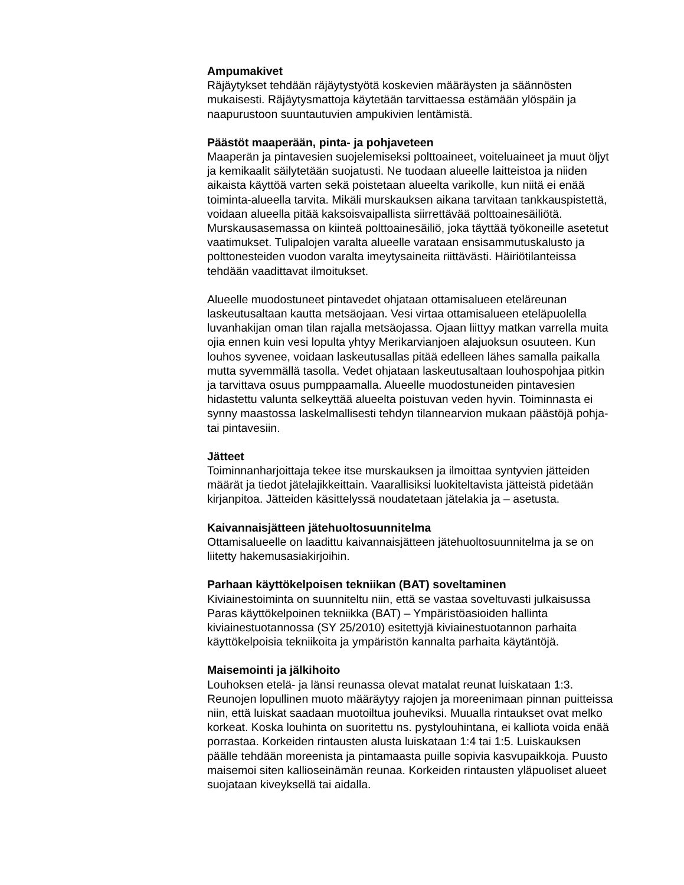Ampumakivet
Räjäytykset tehdään räjäytystyötä koskevien määräysten ja säännösten mukaisesti. Räjäytysmattoja käytetään tarvittaessa estämään ylöspäin ja naapurustoon suuntautuvien ampukivien lentämistä.
Päästöt maaperään, pinta- ja pohjaveteen
Maaperän ja pintavesien suojelemiseksi polttoaineet, voiteluaineet ja muut öljyt ja kemikaalit säilytetään suojatusti. Ne tuodaan alueelle laitteistoa ja niiden aikaista käyttöä varten sekä poistetaan alueelta varikolle, kun niitä ei enää toiminta-alueella tarvita. Mikäli murskauksen aikana tarvitaan tankkauspistettä, voidaan alueella pitää kaksoisvaipallista siirrettävää polttoainesäiliötä. Murskausasemassa on kiinteä polttoainesäiliö, joka täyttää työkoneille asetetut vaatimukset. Tulipalojen varalta alueelle varataan ensisammutuskalusto ja polttonesteiden vuodon varalta imeytysaineita riittävästi. Häiriötilanteissa tehdään vaadittavat ilmoitukset.
Alueelle muodostuneet pintavedet ohjataan ottamisalueen eteläreunan laskeutusaltaan kautta metsäojaan. Vesi virtaa ottamisalueen eteläpuolella luvanhakijan oman tilan rajalla metsäojassa. Ojaan liittyy matkan varrella muita ojia ennen kuin vesi lopulta yhtyy Merikarvianjoen alajuoksun osuuteen. Kun louhos syvenee, voidaan laskeutusallas pitää edelleen lähes samalla paikalla mutta syvemmällä tasolla. Vedet ohjataan laskeutusaltaan louhospohjaa pitkin ja tarvittava osuus pumppaamalla. Alueelle muodostuneiden pintavesien hidastettu valunta selkeyttää alueelta poistuvan veden hyvin. Toiminnasta ei synny maastossa laskelmallisesti tehdyn tilannearvion mukaan päästöjä pohja- tai pintavesiin.
Jätteet
Toiminnanharjoittaja tekee itse murskauksen ja ilmoittaa syntyvien jätteiden määrät ja tiedot jätelajikkeittain. Vaarallisiksi luokiteltavista jätteistä pidetään kirjanpitoa. Jätteiden käsittelyssä noudatetaan jätelakia ja – asetusta.
Kaivannaisjätteen jätehuoltosuunnitelma
Ottamisalueelle on laadittu kaivannaisjätteen jätehuoltosuunnitelma ja se on liitetty hakemusasiakirjoihin.
Parhaan käyttökelpoisen tekniikan (BAT) soveltaminen
Kiviainestoiminta on suunniteltu niin, että se vastaa soveltuvasti julkaisussa Paras käyttökelpoinen tekniikka (BAT) – Ympäristöasioiden hallinta kiviainestuotannossa (SY 25/2010) esitettyjä kiviainestuotannon parhaita käyttökelpoisia tekniikoita ja ympäristön kannalta parhaita käytäntöjä.
Maisemointi ja jälkihoito
Louhoksen etelä- ja länsi reunassa olevat matalat reunat luiskataan 1:3. Reunojen lopullinen muoto määräytyy rajojen ja moreenimaan pinnan puitteissa niin, että luiskat saadaan muotoiltua jouheviksi. Muualla rintaukset ovat melko korkeat. Koska louhinta on suoritettu ns. pystylouhintana, ei kalliota voida enää porrastaa. Korkeiden rintausten alusta luiskataan 1:4 tai 1:5. Luiskauksen päälle tehdään moreenista ja pintamaasta puille sopivia kasvupaikkoja. Puusto maisemoi siten kallioseinämän reunaa. Korkeiden rintausten yläpuoliset alueet suojataan kiveyksellä tai aidalla.